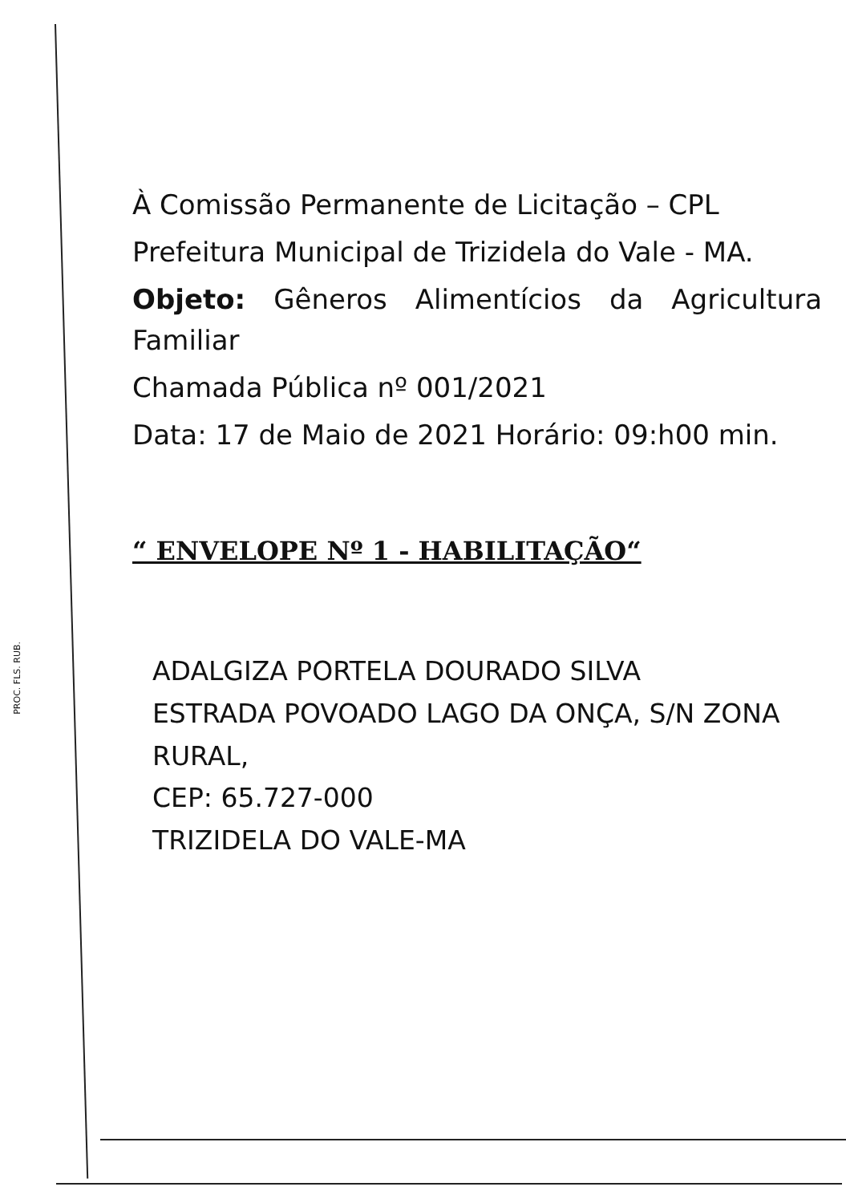PROC. FLS. RUB.
À Comissão Permanente de Licitação – CPL
Prefeitura Municipal de Trizidela do Vale - MA.
Objeto: Gêneros Alimentícios da Agricultura Familiar
Chamada Pública nº 001/2021
Data: 17 de Maio de 2021 Horário: 09:h00 min.
“ ENVELOPE Nº 1 - HABILITAÇÃO“
ADALGIZA PORTELA DOURADO SILVA
ESTRADA POVOADO LAGO DA ONÇA, S/N ZONA RURAL,
CEP: 65.727-000
TRIZIDELA DO VALE-MA